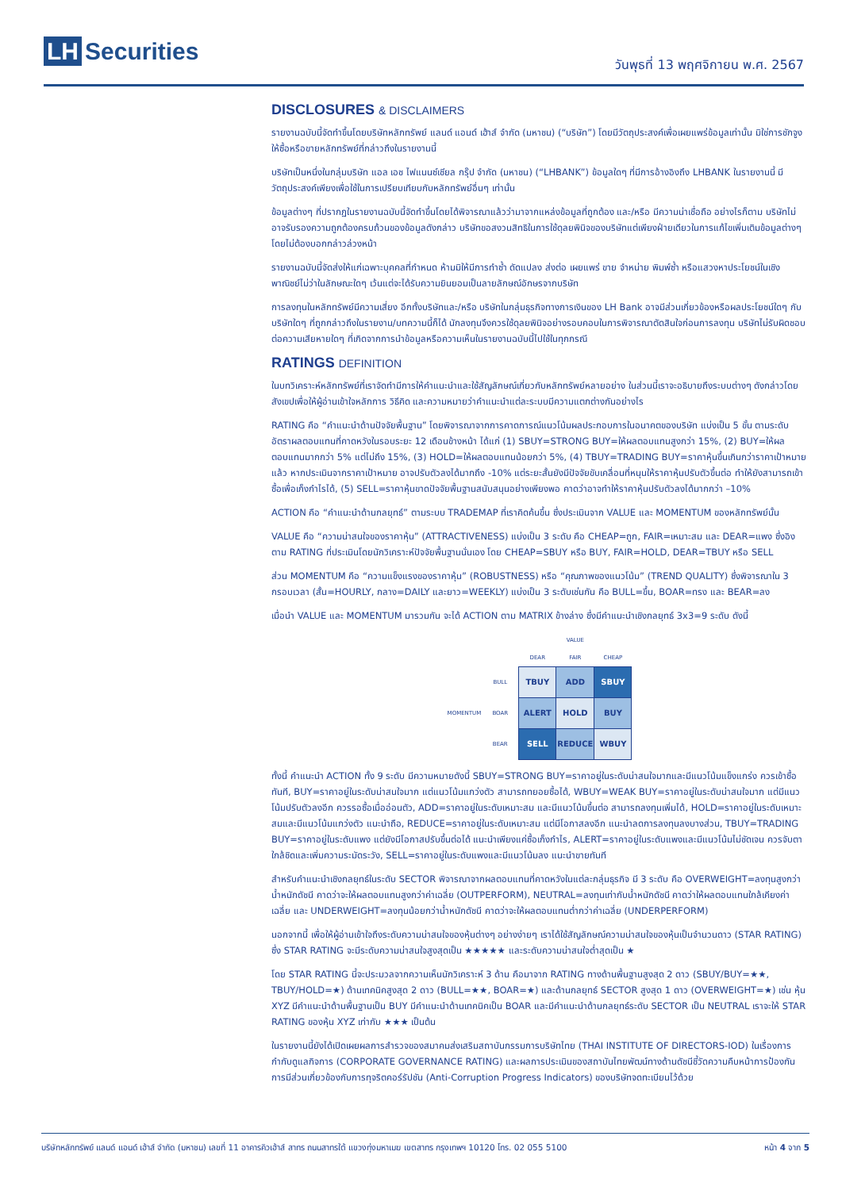LH Securities
วันพุธที่ 13 พฤศจิกายน พ.ศ. 2567
DISCLOSURES & DISCLAIMERS
รายงานฉบับนี้จัดทำขึ้นโดยบริษัทหลักทรัพย์ แลนด์ แอนด์ เฮ้าส์ จำกัด (มหาชน) (“บริษัท”) โดยมีวัตถุประสงค์เพื่อเผยแพร่ข้อมูลเท่านั้น มิใช่การชักจูงให้ซื้อหรือขายหลักทรัพย์ที่กล่าวถึงในรายงานนี้
บริษัทเป็นหนึ่งในกลุ่มบริษัท แอล เอช ไฟแนนซ์เชียล กรุ๊ป จำกัด (มหาชน) (“LHBANK”) ข้อมูลใดๆ ที่มีการอ้างอิงถึง LHBANK ในรายงานนี้ มีวัตถุประสงค์เพียงเพื่อใช้ในการเปรียบเทียบกับหลักทรัพย์อื่นๆ เท่านั้น
ข้อมูลต่างๆ ที่ปรากฏในรายงานฉบับนี้จัดทำขึ้นโดยได้พิจารณาแล้วว่ามาจากแหล่งข้อมูลที่ถูกต้อง และ/หรือ มีความน่าเชื่อถือ อย่างไรก็ตาม บริษัทไม่อาจรับรองความถูกต้องครบถ้วนของข้อมูลดังกล่าว บริษัทขอสงวนสิทธิในการใช้ดุลยพินิจของบริษัทแต่เพียงฝ่ายเดียวในการแก้ไขเพิ่มเติมข้อมูลต่างๆ โดยไม่ต้องบอกกล่าวล่วงหน้า
รายงานฉบับนี้จัดส่งให้แก่เฉพาะบุคคลที่กำหนด ห้ามมิให้มีการทำซ้ำ ดัดแปลง ส่งต่อ เผยแพร่ ขาย จำหน่าย พิมพ์ซ้ำ หรือแสวงหาประโยชน์ในเชิงพาณิชย์ไม่ว่าในลักษณะใดๆ เว้นแต่จะได้รับความยินยอมเป็นลายลักษณ์อักษรจากบริษัท
การลงทุนในหลักทรัพย์มีความเสี่ยง อีกทั้งบริษัทและ/หรือ บริษัทในกลุ่มธุรกิจทางการเงินของ LH Bank อาจมีส่วนเกี่ยวข้องหรือผลประโยชน์ใดๆ กับบริษัทใดๆ ที่ถูกกล่าวถึงในรายงาน/บทความนี้ก็ได้ นักลงทุนจึงควรใช้ดุลยพินิจอย่างรอบคอบในการพิจารณาตัดสินใจก่อนการลงทุน บริษัทไม่รับผิดชอบต่อความเสียหายใดๆ ที่เกิดจากการนำข้อมูลหรือความเห็นในรายงานฉบับนี้ไปใช้ในทุกกรณี
RATINGS DEFINITION
ในบทวิเคราะห์หลักทรัพย์ที่เราจัดทำมีการให้คำแนะนำและใช้สัญลักษณ์เกี่ยวกับหลักทรัพย์หลายอย่าง ในส่วนนี้เราจะอธิบายถึงระบบต่างๆ ดังกล่าวโดยสังเขปเพื่อให้ผู้อ่านเข้าใจหลักการ วิธีคิด และความหมายว่าคำแนะนำแต่ละระบบมีความแตกต่างกันอย่างไร
RATING คือ “คำแนะนำด้านปัจจัยพื้นฐาน” โดยพิจารณาจากการคาดการณ์แนวโน้มผลประกอบการในอนาคตของบริษัท แบ่งเป็น 5 ขั้น ตามระดับอัตราผลตอบแทนที่คาดหวังในรอบระยะ 12 เดือนข้างหน้า ได้แก่ (1) SBUY=STRONG BUY=ให้ผลตอบแทนสูงกว่า 15%, (2) BUY=ให้ผลตอบแทนมากกว่า 5% แต่ไม่ถึง 15%, (3) HOLD=ให้ผลตอบแทนน้อยกว่า 5%, (4) TBUY=TRADING BUY=ราคาหุ้นขึ้นเกินกว่าราคาเป้าหมายแล้ว หากประเมินจากราคาเป้าหมาย อาจปรับตัวลงได้มากถึง -10% แต่ระยะสั้นยังมีปัจจัยขับเคลื่อนที่หนุนให้ราคาหุ้นปรับตัวขึ้นต่อ ทำให้ยังสามารถเข้าซื้อเพื่อเก็งกำไรได้, (5) SELL=ราคาหุ้นขาดปัจจัยพื้นฐานสนับสนุนอย่างเพียงพอ คาดว่าอาจทำให้ราคาหุ้นปรับตัวลงได้มากกว่า –10%
ACTION คือ “คำแนะนำด้านกลยุทธ์” ตามระบบ TRADEMAP ที่เราคิดค้นขึ้น ซึ่งประเมินจาก VALUE และ MOMENTUM ของหลักทรัพย์นั้น
VALUE คือ “ความน่าสนใจของราคาหุ้น” (ATTRACTIVENESS) แบ่งเป็น 3 ระดับ คือ CHEAP=ถูก, FAIR=เหมาะสม และ DEAR=แพง ซึ่งอิงตาม RATING ที่ประเมินโดยนักวิเคราะห์ปัจจัยพื้นฐานนั่นเอง โดย CHEAP=SBUY หรือ BUY, FAIR=HOLD, DEAR=TBUY หรือ SELL
ส่วน MOMENTUM คือ “ความแข็งแรงของราคาหุ้น” (ROBUSTNESS) หรือ “คุณภาพของแนวโน้ม” (TREND QUALITY) ซึ่งพิจารณาใน 3 กรอบเวลา (สั้น=HOURLY, กลาง=DAILY และยาว=WEEKLY) แบ่งเป็น 3 ระดับเช่นกัน คือ BULL=ขึ้น, BOAR=ทรง และ BEAR=ลง
เมื่อนำ VALUE และ MOMENTUM มารวมกัน จะได้ ACTION ตาม MATRIX ข้างล่าง ซึ่งมีคำแนะนำเชิงกลยุทธ์ 3x3=9 ระดับ ดังนี้
| | | VALUE | | |
| | | DEAR | FAIR | CHEAP |
| MOMENTUM | BULL | TBUY | ADD | SBUY |
| | BOAR | ALERT | HOLD | BUY |
| | BEAR | SELL | REDUCE | WBUY |
ทั้งนี้ คำแนะนำ ACTION ทั้ง 9 ระดับ มีความหมายดังนี้ SBUY=STRONG BUY=ราคาอยู่ในระดับน่าสนใจมากและมีแนวโน้มแข็งแกร่ง ควรเข้าซื้อทันที, BUY=ราคาอยู่ในระดับน่าสนใจมาก แต่แนวโน้มแกว่งตัว สามารถทยอยซื้อได้, WBUY=WEAK BUY=ราคาอยู่ในระดับน่าสนใจมาก แต่มีแนวโน้มปรับตัวลงอีก ควรรอซื้อเมื่ออ่อนตัว, ADD=ราคาอยู่ในระดับเหมาะสม และมีแนวโน้มขึ้นต่อ สามารถลงทุนเพิ่มได้, HOLD=ราคาอยู่ในระดับเหมาะสมและมีแนวโน้มแกว่งตัว แนะนำถือ, REDUCE=ราคาอยู่ในระดับเหมาะสม แต่มีโอกาสลงอีก แนะนำลดการลงทุนลงบางส่วน, TBUY=TRADING BUY=ราคาอยู่ในระดับแพง แต่ยังมีโอกาสปรับขึ้นต่อได้ แนะนำเพียงแค่ซื้อเก็งกำไร, ALERT=ราคาอยู่ในระดับแพงและมีแนวโน้มไม่ชัดเจน ควรจับตาใกล้ชิดและเพิ่มความระมัดระวัง, SELL=ราคาอยู่ในระดับแพงและมีแนวโน้มลง แนะนำขายทันที
สำหรับคำแนะนำเชิงกลยุทธ์ในระดับ SECTOR พิจารณาจากผลตอบแทนที่คาดหวังในแต่ละกลุ่มธุรกิจ มี 3 ระดับ คือ OVERWEIGHT=ลงทุนสูงกว่าน้ำหนักดัชนี คาดว่าจะให้ผลตอบแทนสูงกว่าค่าเฉลี่ย (OUTPERFORM), NEUTRAL=ลงทุนเท่ากับน้ำหนักดัชนี คาดว่าให้ผลตอบแทนใกล้เคียงค่าเฉลี่ย และ UNDERWEIGHT=ลงทุนน้อยกว่าน้ำหนักดัชนี คาดว่าจะให้ผลตอบแทนต่ำกว่าค่าเฉลี่ย (UNDERPERFORM)
นอกจากนี้ เพื่อให้ผู้อ่านเข้าใจถึงระดับความน่าสนใจของหุ้นต่างๆ อย่างง่ายๆ เราได้ใช้สัญลักษณ์ความน่าสนใจของหุ้นเป็นจำนวนดาว (STAR RATING) ซึ่ง STAR RATING จะมีระดับความน่าสนใจสูงสุดเป็น ★★★★★ และระดับความน่าสนใจต่ำสุดเป็น ★
โดย STAR RATING นี้จะประมวลจากความเห็นนักวิเคราะห์ 3 ด้าน คือมาจาก RATING ทางด้านพื้นฐานสูงสุด 2 ดาว (SBUY/BUY=★★, TBUY/HOLD=★) ด้านเทคนิคสูงสุด 2 ดาว (BULL=★★, BOAR=★) และด้านกลยุทธ์ SECTOR สูงสุด 1 ดาว (OVERWEIGHT=★) เช่น หุ้น XYZ มีคำแนะนำด้านพื้นฐานเป็น BUY มีคำแนะนำด้านเทคนิคเป็น BOAR และมีคำแนะนำด้านกลยุทธ์ระดับ SECTOR เป็น NEUTRAL เราจะให้ STAR RATING ของหุ้น XYZ เท่ากับ ★★★ เป็นต้น
ในรายงานนี้ยังได้เปิดเผยผลการสำรวจของสมาคมส่งเสริมสถาบันกรรมการบริษัทไทย (THAI INSTITUTE OF DIRECTORS-IOD) ในเรื่องการกำกับดูแลกิจการ (CORPORATE GOVERNANCE RATING) และผลการประเมินของสถาบันไทยพัฒน์ทางด้านดัชนีชี้วัดความคืบหน้าการป้องกันการมีส่วนเกี่ยวข้องกับการทุจริตคอร์รัปชัน (Anti-Corruption Progress Indicators) ของบริษัทจดทะเบียนไว้ด้วย
บริษัทหลักทรัพย์ แลนด์ แอนด์ เฮ้าส์ จำกัด (มหาชน) เลขที่ 11 อาคารคิวเฮ้าส์ สาทร ถนนสาทรใต้ แขวงทุ่งมหาเมฆ เขตสาทร กรุงเทพฯ 10120 โทร. 02 055 5100 หน้า 4 จาก 5